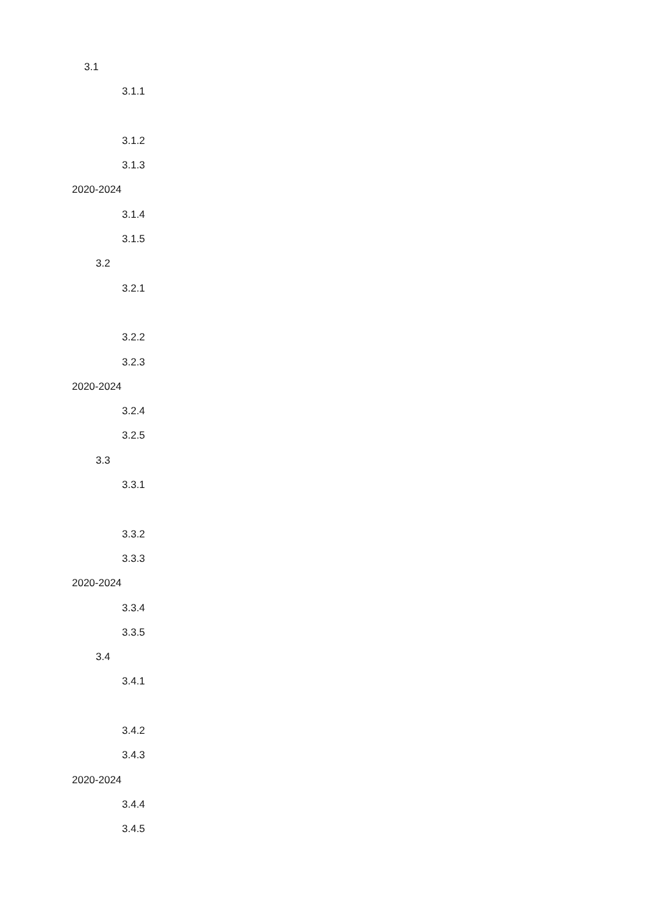3.1
3.1.1
3.1.2
3.1.3
2020-2024
3.1.4
3.1.5
3.2
3.2.1
3.2.2
3.2.3
2020-2024
3.2.4
3.2.5
3.3
3.3.1
3.3.2
3.3.3
2020-2024
3.3.4
3.3.5
3.4
3.4.1
3.4.2
3.4.3
2020-2024
3.4.4
3.4.5